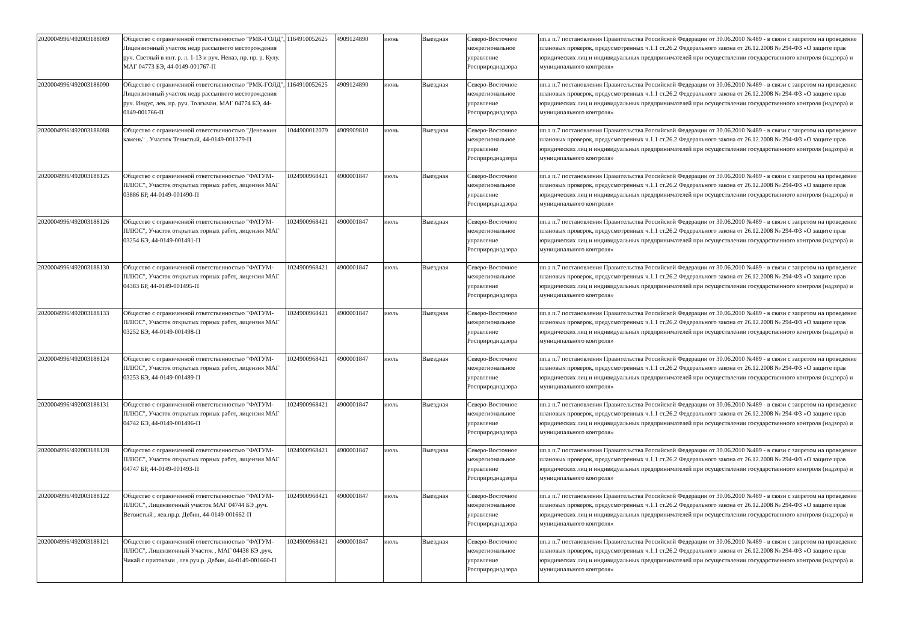| 2020004996/492003188089 | Общество с ограниченной ответственностью "РМК-ГОЛД", Лицензионный участок недр рассыпного месторождения руч. Светлый в инт. р. л. 1-13 и руч. Неназ, пр. пр. р. Кулу. МАГ 04773 БЭ, 44-0149-001767-П | 1164910052625 | 4909124890 | июнь | Выездная | Северо-Восточное межрегиональное управление Росприроднадзора | пп.а п.7 постановления Правительства Российской Федерации от 30.06.2010 №489 - в связи с запретом на проведение плановых проверок, предусмотренных ч.1.1 ст.26.2 Федерального закона от 26.12.2008 № 294-ФЗ «О защите прав юридических лиц и индивидуальных предпринимателей при осуществлении государственного контроля (надзора) и муниципального контроля» |
| 2020004996/492003188090 | Общество с ограниченной ответственностью "РМК-ГОЛД", Лицензионный участок недр рассыпного месторождения руч. Индус, лев. пр. руч. Толгычан. МАГ 04774 БЭ, 44-0149-001766-П | 1164910052625 | 4909124890 | июнь | Выездная | Северо-Восточное межрегиональное управление Росприроднадзора | пп.а п.7 постановления Правительства Российской Федерации от 30.06.2010 №489 - в связи с запретом на проведение плановых проверок, предусмотренных ч.1.1 ст.26.2 Федерального закона от 26.12.2008 № 294-ФЗ «О защите прав юридических лиц и индивидуальных предпринимателей при осуществлении государственного контроля (надзора) и муниципального контроля» |
| 2020004996/492003188088 | Общество с ограниченной ответственностью "Денежкин камень" , Участок Тенистый, 44-0149-001379-П | 1044900012079 | 4909909810 | июнь | Выездная | Северо-Восточное межрегиональное управление Росприроднадзора | пп.а п.7 постановления Правительства Российской Федерации от 30.06.2010 №489 - в связи с запретом на проведение плановых проверок, предусмотренных ч.1.1 ст.26.2 Федерального закона от 26.12.2008 № 294-ФЗ «О защите прав юридических лиц и индивидуальных предпринимателей при осуществлении государственного контроля (надзора) и муниципального контроля» |
| 2020004996/492003188125 | Общество с ограниченной ответственностью "ФАТУМ-ПЛЮС", Участок открытых горных работ, лицензия МАГ 03886 БР, 44-0149-001490-П | 1024900968421 | 4900001847 | июль | Выездная | Северо-Восточное межрегиональное управление Росприроднадзора | пп.а п.7 постановления Правительства Российской Федерации от 30.06.2010 №489 - в связи с запретом на проведение плановых проверок, предусмотренных ч.1.1 ст.26.2 Федерального закона от 26.12.2008 № 294-ФЗ «О защите прав юридических лиц и индивидуальных предпринимателей при осуществлении государственного контроля (надзора) и муниципального контроля» |
| 2020004996/492003188126 | Общество с ограниченной ответственностью "ФАТУМ-ПЛЮС", Участок открытых горных работ, лицензия МАГ 03254 БЭ, 44-0149-001491-П | 1024900968421 | 4900001847 | июль | Выездная | Северо-Восточное межрегиональное управление Росприроднадзора | пп.а п.7 постановления Правительства Российской Федерации от 30.06.2010 №489 - в связи с запретом на проведение плановых проверок, предусмотренных ч.1.1 ст.26.2 Федерального закона от 26.12.2008 № 294-ФЗ «О защите прав юридических лиц и индивидуальных предпринимателей при осуществлении государственного контроля (надзора) и муниципального контроля» |
| 2020004996/492003188130 | Общество с ограниченной ответственностью "ФАТУМ-ПЛЮС", Участок открытых горных работ, лицензия МАГ 04383 БР, 44-0149-001495-П | 1024900968421 | 4900001847 | июль | Выездная | Северо-Восточное межрегиональное управление Росприроднадзора | пп.а п.7 постановления Правительства Российской Федерации от 30.06.2010 №489 - в связи с запретом на проведение плановых проверок, предусмотренных ч.1.1 ст.26.2 Федерального закона от 26.12.2008 № 294-ФЗ «О защите прав юридических лиц и индивидуальных предпринимателей при осуществлении государственного контроля (надзора) и муниципального контроля» |
| 2020004996/492003188133 | Общество с ограниченной ответственностью "ФАТУМ-ПЛЮС", Участок открытых горных работ, лицензия МАГ 03252 БЭ, 44-0149-001498-П | 1024900968421 | 4900001847 | июль | Выездная | Северо-Восточное межрегиональное управление Росприроднадзора | пп.а п.7 постановления Правительства Российской Федерации от 30.06.2010 №489 - в связи с запретом на проведение плановых проверок, предусмотренных ч.1.1 ст.26.2 Федерального закона от 26.12.2008 № 294-ФЗ «О защите прав юридических лиц и индивидуальных предпринимателей при осуществлении государственного контроля (надзора) и муниципального контроля» |
| 2020004996/492003188124 | Общество с ограниченной ответственностью "ФАТУМ-ПЛЮС", Участок открытых горных работ, лицензия МАГ 03253 БЭ, 44-0149-001489-П | 1024900968421 | 4900001847 | июль | Выездная | Северо-Восточное межрегиональное управление Росприроднадзора | пп.а п.7 постановления Правительства Российской Федерации от 30.06.2010 №489 - в связи с запретом на проведение плановых проверок, предусмотренных ч.1.1 ст.26.2 Федерального закона от 26.12.2008 № 294-ФЗ «О защите прав юридических лиц и индивидуальных предпринимателей при осуществлении государственного контроля (надзора) и муниципального контроля» |
| 2020004996/492003188131 | Общество с ограниченной ответственностью "ФАТУМ-ПЛЮС", Участок открытых горных работ, лицензия МАГ 04742 БЭ, 44-0149-001496-П | 1024900968421 | 4900001847 | июль | Выездная | Северо-Восточное межрегиональное управление Росприроднадзора | пп.а п.7 постановления Правительства Российской Федерации от 30.06.2010 №489 - в связи с запретом на проведение плановых проверок, предусмотренных ч.1.1 ст.26.2 Федерального закона от 26.12.2008 № 294-ФЗ «О защите прав юридических лиц и индивидуальных предпринимателей при осуществлении государственного контроля (надзора) и муниципального контроля» |
| 2020004996/492003188128 | Общество с ограниченной ответственностью "ФАТУМ-ПЛЮС", Участок открытых горных работ, лицензия МАГ 04747 БР, 44-0149-001493-П | 1024900968421 | 4900001847 | июль | Выездная | Северо-Восточное межрегиональное управление Росприроднадзора | пп.а п.7 постановления Правительства Российской Федерации от 30.06.2010 №489 - в связи с запретом на проведение плановых проверок, предусмотренных ч.1.1 ст.26.2 Федерального закона от 26.12.2008 № 294-ФЗ «О защите прав юридических лиц и индивидуальных предпринимателей при осуществлении государственного контроля (надзора) и муниципального контроля» |
| 2020004996/492003188122 | Общество с ограниченной ответственностью "ФАТУМ-ПЛЮС", Лицензионный участок МАГ 04744 БЭ ,руч. Ветвистый , лев.пр.р. Дебин, 44-0149-001662-П | 1024900968421 | 4900001847 | июль | Выездная | Северо-Восточное межрегиональное управление Росприроднадзора | пп.а п.7 постановления Правительства Российской Федерации от 30.06.2010 №489 - в связи с запретом на проведение плановых проверок, предусмотренных ч.1.1 ст.26.2 Федерального закона от 26.12.2008 № 294-ФЗ «О защите прав юридических лиц и индивидуальных предпринимателей при осуществлении государственного контроля (надзора) и муниципального контроля» |
| 2020004996/492003188121 | Общество с ограниченной ответственностью "ФАТУМ-ПЛЮС", Лицензионный Участок , МАГ 04438 БЭ ,руч. Чикай с притоками , лев.руч.р. Дебин, 44-0149-001660-П | 1024900968421 | 4900001847 | июль | Выездная | Северо-Восточное межрегиональное управление Росприроднадзора | пп.а п.7 постановления Правительства Российской Федерации от 30.06.2010 №489 - в связи с запретом на проведение плановых проверок, предусмотренных ч.1.1 ст.26.2 Федерального закона от 26.12.2008 № 294-ФЗ «О защите прав юридических лиц и индивидуальных предпринимателей при осуществлении государственного контроля (надзора) и муниципального контроля» |